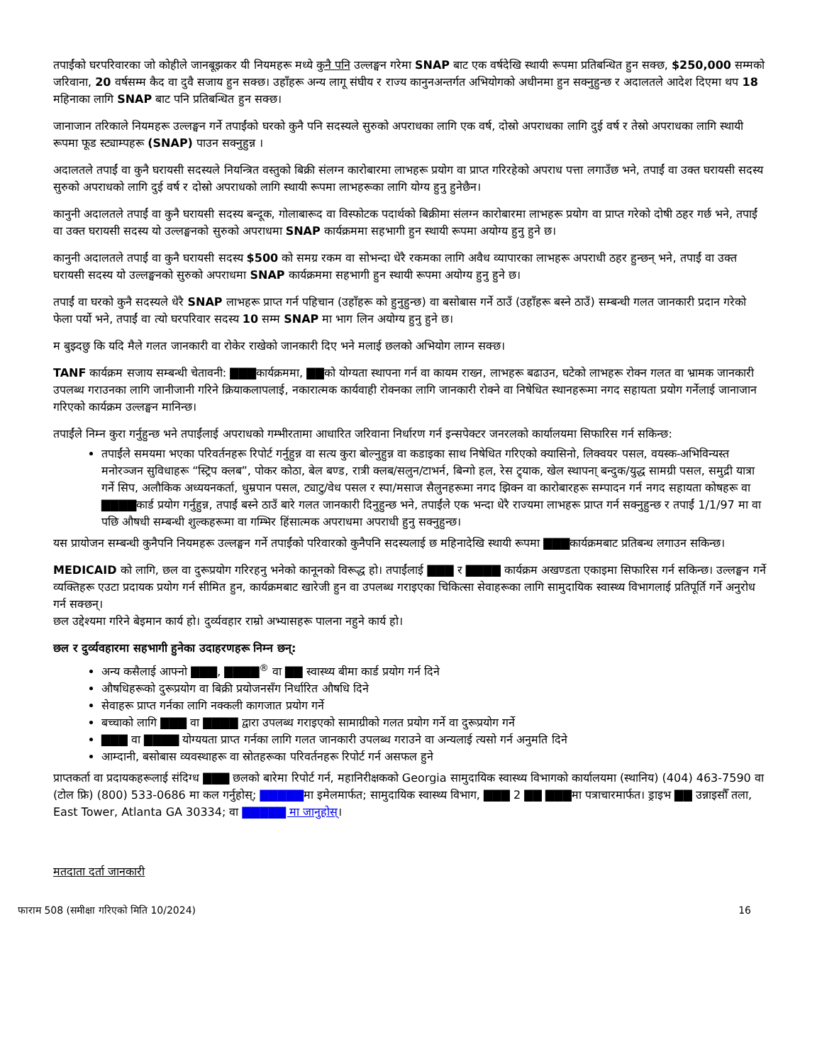तपाईंको घरपरिवारका जो कोहीले जानबूझकर यी नियमहरू मध्ये कुनै पनि उल्लङ्घन गरेमा SNAP बाट एक वर्षदेखि स्थायी रूपमा प्रतिबन्धित हुन सक्छ, $250,000 सम्मको जरिवाना, 20 वर्षसम्म कैद वा दुवै सजाय हुन सक्छ। उहाँहरू अन्य लागू संघीय र राज्य कानुनअन्तर्गत अभियोगको अधीनमा हुन सक्नुहुन्छ र अदालतले आदेश दिएमा थप 18 महिनाका लागि SNAP बाट पनि प्रतिबन्धित हुन सक्छ।
जानाजान तरिकाले नियमहरू उल्लङ्घन गर्ने तपाईंको घरको कुनै पनि सदस्यले सुरुको अपराधका लागि एक वर्ष, दोस्रो अपराधका लागि दुई वर्ष र तेस्रो अपराधका लागि स्थायी रूपमा फूड स्ट्याम्पहरू (SNAP) पाउन सक्नुहुन्न ।
अदालतले तपाईं वा कुनै घरायसी सदस्यले नियन्त्रित वस्तुको बिक्री संलग्न कारोबारमा लाभहरू प्रयोग वा प्राप्त गरिरहेको अपराध पत्ता लगाउँछ भने, तपाईं वा उक्त घरायसी सदस्य सुरुको अपराधको लागि दुई वर्ष र दोस्रो अपराधको लागि स्थायी रूपमा लाभहरूका लागि योग्य हुनु हुनेछैन।
कानुनी अदालतले तपाईं वा कुनै घरायसी सदस्य बन्दूक, गोलाबारूद वा विस्फोटक पदार्थको बिक्रीमा संलग्न कारोबारमा लाभहरू प्रयोग वा प्राप्त गरेको दोषी ठहर गर्छ भने, तपाईं वा उक्त घरायसी सदस्य यो उल्लङ्घनको सुरुको अपराधमा SNAP कार्यक्रममा सहभागी हुन स्थायी रूपमा अयोग्य हुनु हुने छ।
कानुनी अदालतले तपाईं वा कुनै घरायसी सदस्य $500 को समग्र रकम वा सोभन्दा धेरै रकमका लागि अवैध व्यापारका लाभहरू अपराधी ठहर हुन्छन् भने, तपाईं वा उक्त घरायसी सदस्य यो उल्लङ्घनको सुरुको अपराधमा SNAP कार्यक्रममा सहभागी हुन स्थायी रूपमा अयोग्य हुनु हुने छ।
तपाईं वा घरको कुनै सदस्यले धेरै SNAP लाभहरू प्राप्त गर्न पहिचान (उहाँहरू को हुनुहुन्छ) वा बसोबास गर्ने ठाउँ (उहाँहरू बस्ने ठाउँ) सम्बन्धी गलत जानकारी प्रदान गरेको फेला पर्यो भने, तपाईं वा त्यो घरपरिवार सदस्य 10 सम्म SNAP मा भाग लिन अयोग्य हुनु हुने छ।
म बुझ्दछु कि यदि मैले गलत जानकारी वा रोकेर राखेको जानकारी दिए भने मलाई छलको अभियोग लाग्न सक्छ।
TANF कार्यक्रम सजाय सम्बन्धी चेतावनी: ▇▇▇कार्यक्रममा, ▇▇को योग्यता स्थापना गर्न वा कायम राख्न, लाभहरू बढाउन, घटेको लाभहरू रोक्न गलत वा भ्रामक जानकारी उपलब्ध गराउनका लागि जानीजानी गरिने क्रियाकलापलाई, नकारात्मक कार्यवाही रोक्नका लागि जानकारी रोक्ने वा निषेधित स्थानहरूमा नगद सहायता प्रयोग गर्नेलाई जानाजान गरिएको कार्यक्रम उल्लङ्घन मानिन्छ।
तपाईंले निम्न कुरा गर्नुहुन्छ भने तपाईंलाई अपराधको गम्भीरतामा आधारित जरिवाना निर्धारण गर्न इन्सपेक्टर जनरलको कार्यालयमा सिफारिस गर्न सकिन्छ:
तपाईंले समयमा भएका परिवर्तनहरू रिपोर्ट गर्नुहुन्न वा सत्य कुरा बोल्नुहुन्न वा कडाइका साथ निषेधित गरिएको क्यासिनो, लिक्वयर पसल, वयस्क-अभिविन्यस्त मनोरञ्जन सुविधाहरू “स्ट्रिप क्लब”, पोकर कोठा, बेल बण्ड, रात्री क्लब/सलुन/टाभर्न, बिन्गो हल, रेस ट्र्याक, खेल स्थापना् बन्दुक/युद्ध सामग्री पसल, समुद्री यात्रा गर्ने सिप, अलौकिक अध्ययनकर्ता, धुम्रपान पसल, ट्याटु/वेध पसल र स्पा/मसाज सैलुनहरूमा नगद झिक्न वा कारोबारहरू सम्पादन गर्न नगद सहायता कोषहरू वा ▇▇▇▇कार्ड प्रयोग गर्नुहुन्न, तपाईं बस्ने ठाउँ बारे गलत जानकारी दिनुहुन्छ भने, तपाईंले एक भन्दा धेरै राज्यमा लाभहरू प्राप्त गर्न सक्नुहुन्छ र तपाईं 1/1/97 मा वा पछि औषधी सम्बन्धी शुल्कहरूमा वा गम्भिर हिंसात्मक अपराधमा अपराधी हुनु सक्नुहुन्छ।
यस प्रायोजन सम्बन्धी कुनैपनि नियमहरू उल्लङ्घन गर्ने तपाईंको परिवारको कुनैपनि सदस्यलाई छ महिनादेखि स्थायी रूपमा ▇▇▇कार्यक्रमबाट प्रतिबन्ध लगाउन सकिन्छ।
MEDICAID को लागि, छल वा दुरूप्रयोग गरिरहनु भनेको कानूनको विरूद्ध हो। तपाईंलाई ▇▇▇ र ▇▇▇▇ कार्यक्रम अखण्डता एकाइमा सिफारिस गर्न सकिन्छ। उल्लङ्घन गर्ने व्यक्तिहरू एउटा प्रदायक प्रयोग गर्न सीमित हुन, कार्यक्रमबाट खारेजी हुन वा उपलब्ध गराइएका चिकित्सा सेवाहरूका लागि सामुदायिक स्वास्थ्य विभागलाई प्रतिपूर्ति गर्ने अनुरोध गर्न सक्छन्।
छल उद्देश्यमा गरिने बेइमान कार्य हो। दुर्व्यवहार राम्रो अभ्यासहरू पालना नहुने कार्य हो।
छल र दुर्व्यवहारमा सहभागी हुनेका उदाहरणहरू निम्न छन्:
अन्य कसैलाई आफ्नो ▇▇▇, ▇▇▇▇<sup>®</sup> वा ▇▇ स्वास्थ्य बीमा कार्ड प्रयोग गर्न दिने
औषधिहरूको दुरूप्रयोग वा बिक्री प्रयोजनसँग निर्धारित औषधि दिने
सेवाहरू प्राप्त गर्नका लागि नक्कली कागजात प्रयोग गर्ने
बच्चाको लागि ▇▇▇ वा ▇▇▇▇ द्वारा उपलब्ध गराइएको सामाग्रीको गलत प्रयोग गर्ने वा दुरूप्रयोग गर्ने
▇▇▇ वा ▇▇▇▇ योग्ययता प्राप्त गर्नका लागि गलत जानकारी उपलब्ध गराउने वा अन्यलाई त्यसो गर्न अनुमति दिने
आम्दानी, बसोबास व्यवस्थाहरू वा स्रोतहरूका परिवर्तनहरू रिपोर्ट गर्न असफल हुने
प्राप्तकर्ता वा प्रदायकहरूलाई संदिग्ध ▇▇▇ छलको बारेमा रिपोर्ट गर्न, महानिरीक्षकको Georgia सामुदायिक स्वास्थ्य विभागको कार्यालयमा (स्थानिय) (404) 463-7590 वा (टोल फ्रि) (800) 533-0686 मा कल गर्नुहोस्; ▇▇▇▇▇मा इमेलमार्फत; सामुदायिक स्वास्थ्य विभाग, ▇▇▇ 2 ▇▇ ▇▇▇मा पत्राचारमार्फत। ड्राइभ ▇▇ उन्नाइसौँ तला, East Tower, Atlanta GA 30334; वा ▇▇▇▇▇ मा जानुहोस्।
मतदाता दर्ता जानकारी
फाराम 508 (समीक्षा गरिएको मिति 10/2024) 16